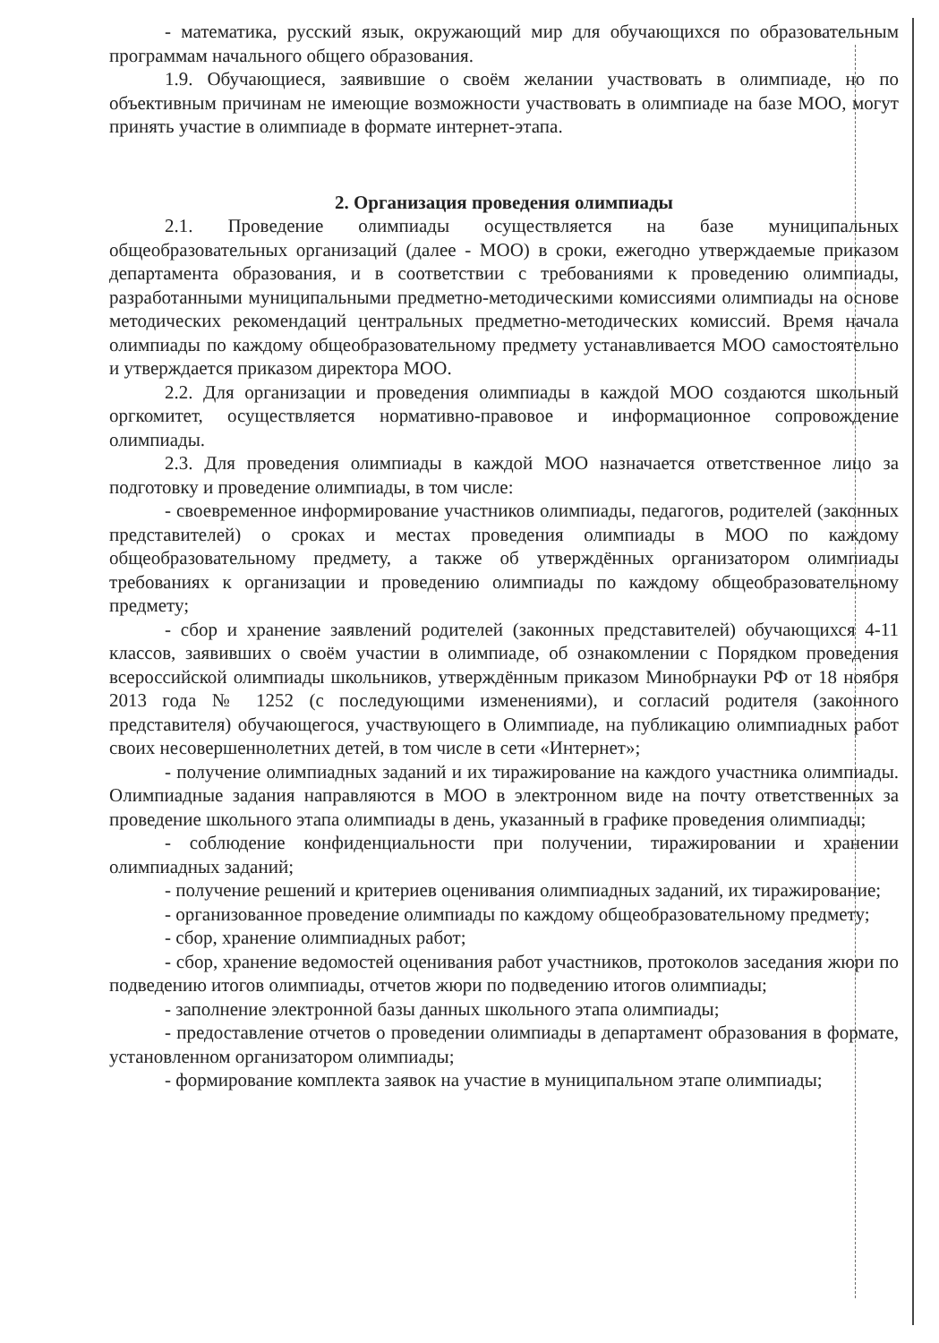- математика, русский язык, окружающий мир для обучающихся по образовательным программам начального общего образования.
1.9. Обучающиеся, заявившие о своём желании участвовать в олимпиаде, но по объективным причинам не имеющие возможности участвовать в олимпиаде на базе МОО, могут принять участие в олимпиаде в формате интернет-этапа.
2. Организация проведения олимпиады
2.1. Проведение олимпиады осуществляется на базе муниципальных общеобразовательных организаций (далее - МОО) в сроки, ежегодно утверждаемые приказом департамента образования, и в соответствии с требованиями к проведению олимпиады, разработанными муниципальными предметно-методическими комиссиями олимпиады на основе методических рекомендаций центральных предметно-методических комиссий. Время начала олимпиады по каждому общеобразовательному предмету устанавливается МОО самостоятельно и утверждается приказом директора МОО.
2.2. Для организации и проведения олимпиады в каждой МОО создаются школьный оргкомитет, осуществляется нормативно-правовое и информационное сопровождение олимпиады.
2.3. Для проведения олимпиады в каждой МОО назначается ответственное лицо за подготовку и проведение олимпиады, в том числе:
- своевременное информирование участников олимпиады, педагогов, родителей (законных представителей) о сроках и местах проведения олимпиады в МОО по каждому общеобразовательному предмету, а также об утверждённых организатором олимпиады требованиях к организации и проведению олимпиады по каждому общеобразовательному предмету;
- сбор и хранение заявлений родителей (законных представителей) обучающихся 4-11 классов, заявивших о своём участии в олимпиаде, об ознакомлении с Порядком проведения всероссийской олимпиады школьников, утверждённым приказом Минобрнауки РФ от 18 ноября 2013 года № 1252 (с последующими изменениями), и согласий родителя (законного представителя) обучающегося, участвующего в Олимпиаде, на публикацию олимпиадных работ своих несовершеннолетних детей, в том числе в сети «Интернет»;
- получение олимпиадных заданий и их тиражирование на каждого участника олимпиады. Олимпиадные задания направляются в МОО в электронном виде на почту ответственных за проведение школьного этапа олимпиады в день, указанный в графике проведения олимпиады;
- соблюдение конфиденциальности при получении, тиражировании и хранении олимпиадных заданий;
- получение решений и критериев оценивания олимпиадных заданий, их тиражирование;
- организованное проведение олимпиады по каждому общеобразовательному предмету;
- сбор, хранение олимпиадных работ;
- сбор, хранение ведомостей оценивания работ участников, протоколов заседания жюри по подведению итогов олимпиады, отчетов жюри по подведению итогов олимпиады;
- заполнение электронной базы данных школьного этапа олимпиады;
- предоставление отчетов о проведении олимпиады в департамент образования в формате, установленном организатором олимпиады;
- формирование комплекта заявок на участие в муниципальном этапе олимпиады;